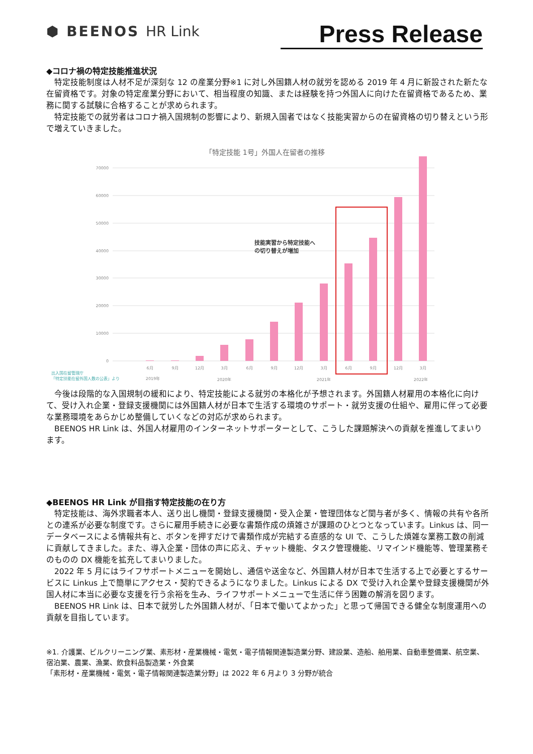⬢ BEENOS HR Link Press Release
◆コロナ禍の特定技能推進状況
　特定技能制度は人材不足が深刻な 12 の産業分野※1 に対し外国籍人材の就労を認める 2019 年 4 月に新設された新たな在留資格です。対象の特定産業分野において、相当程度の知識、または経験を持つ外国人に向けた在留資格であるため、業務に関する試験に合格することが求められます。
　特定技能での就労者はコロナ禍入国規制の影響により、新規入国者ではなく技能実習からの在留資格の切り替えという形で増えていきました。
「特定技能 1号」外国人在留者の推移
70000
60000
50000
40000
30000
20000
10000
0
技能実習から特定技能へ
の切り替えが増加
6月
9月
12月
3月
6月
9月
12月
3月
6月
9月
12月
3月
2019年
2020年
2021年
2022年
出入国在留管理庁
「特定技能在留外国人数の公表」より
　今後は段階的な入国規制の緩和により、特定技能による就労の本格化が予想されます。外国籍人材雇用の本格化に向けて、受け入れ企業・登録支援機関には外国籍人材が日本で生活する環境のサポート・就労支援の仕組や、雇用に伴って必要な業務環境をあらかじめ整備していくなどの対応が求められます。
　BEENOS HR Link は、外国人材雇用のインターネットサポーターとして、こうした課題解決への貢献を推進してまいります。
◆BEENOS HR Link が目指す特定技能の在り方
　特定技能は、海外求職者本人、送り出し機関・登録支援機関・受入企業・管理団体など関与者が多く、情報の共有や各所との連系が必要な制度です。さらに雇用手続きに必要な書類作成の煩雑さが課題のひとつとなっています。Linkus は、同一データベースによる情報共有と、ボタンを押すだけで書類作成が完結する直感的な UI で、こうした煩雑な業務工数の削減に貢献してきました。また、導入企業・団体の声に応え、チャット機能、タスク管理機能、リマインド機能等、管理業務そのものの DX 機能を拡充してまいりました。
　2022 年 5 月にはライフサポートメニューを開始し、通信や送金など、外国籍人材が日本で生活する上で必要とするサービスに Linkus 上で簡単にアクセス・契約できるようになりました。Linkus による DX で受け入れ企業や登録支援機関が外国人材に本当に必要な支援を行う余裕を生み、ライフサポートメニューで生活に伴う困難の解消を図ります。
　BEENOS HR Link は、日本で就労した外国籍人材が、「日本で働いてよかった」と思って帰国できる健全な制度運用への貢献を目指しています。
※1. 介護業、ビルクリーニング業、素形材・産業機械・電気・電子情報関連製造業分野、建設業、造船、舶用業、自動車整備業、航空業、宿泊業、農業、漁業、飲食料品製造業・外食業
「素形材・産業機械・電気・電子情報関連製造業分野」は 2022 年 6 月より 3 分野が統合